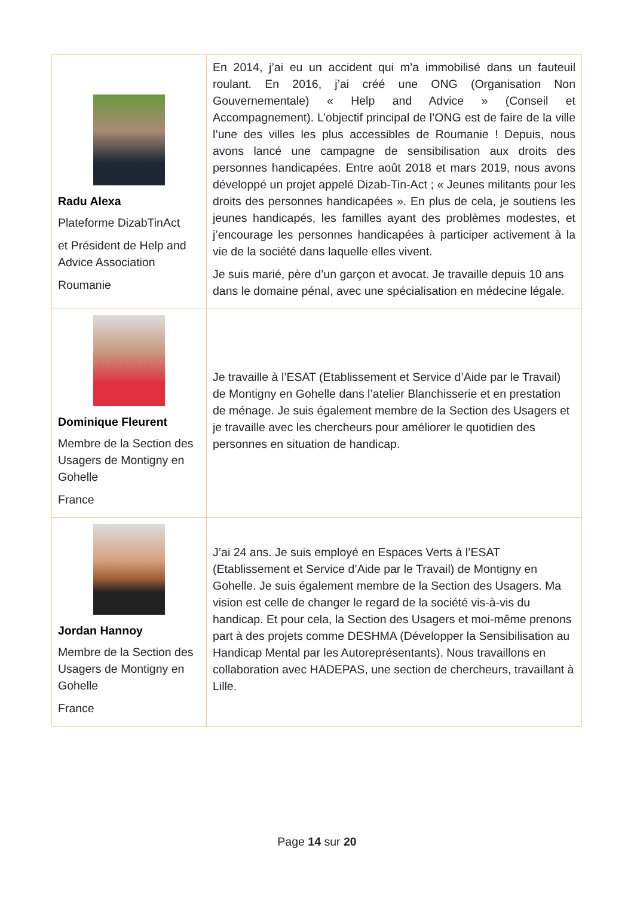| Radu Alexa Plateforme DizabTinAct et Président de Help and Advice Association Roumanie | En 2014, j’ai eu un accident qui m’a immobilisé dans un fauteuil roulant. En 2016, j’ai créé une ONG (Organisation Non Gouvernementale) « Help and Advice » (Conseil et Accompagnement). L’objectif principal de l’ONG est de faire de la ville l’une des villes les plus accessibles de Roumanie ! Depuis, nous avons lancé une campagne de sensibilisation aux droits des personnes handicapées. Entre août 2018 et mars 2019, nous avons développé un projet appelé Dizab-Tin-Act ; « Jeunes militants pour les droits des personnes handicapées ». En plus de cela, je soutiens les jeunes handicapés, les familles ayant des problèmes modestes, et j’encourage les personnes handicapées à participer activement à la vie de la société dans laquelle elles vivent. Je suis marié, père d’un garçon et avocat. Je travaille depuis 10 ans dans le domaine pénal, avec une spécialisation en médecine légale. |
| Dominique Fleurent Membre de la Section des Usagers de Montigny en Gohelle France | Je travaille à l’ESAT (Etablissement et Service d’Aide par le Travail) de Montigny en Gohelle dans l’atelier Blanchisserie et en prestation de ménage. Je suis également membre de la Section des Usagers et je travaille avec les chercheurs pour améliorer le quotidien des personnes en situation de handicap. |
| Jordan Hannoy Membre de la Section des Usagers de Montigny en Gohelle France | J’ai 24 ans. Je suis employé en Espaces Verts à l’ESAT (Etablissement et Service d’Aide par le Travail) de Montigny en Gohelle. Je suis également membre de la Section des Usagers. Ma vision est celle de changer le regard de la société vis-à-vis du handicap. Et pour cela, la Section des Usagers et moi-même prenons part à des projets comme DESHMA (Développer la Sensibilisation au Handicap Mental par les Autoreprésentants). Nous travaillons en collaboration avec HADEPAS, une section de chercheurs, travaillant à Lille. |
Page 14 sur 20